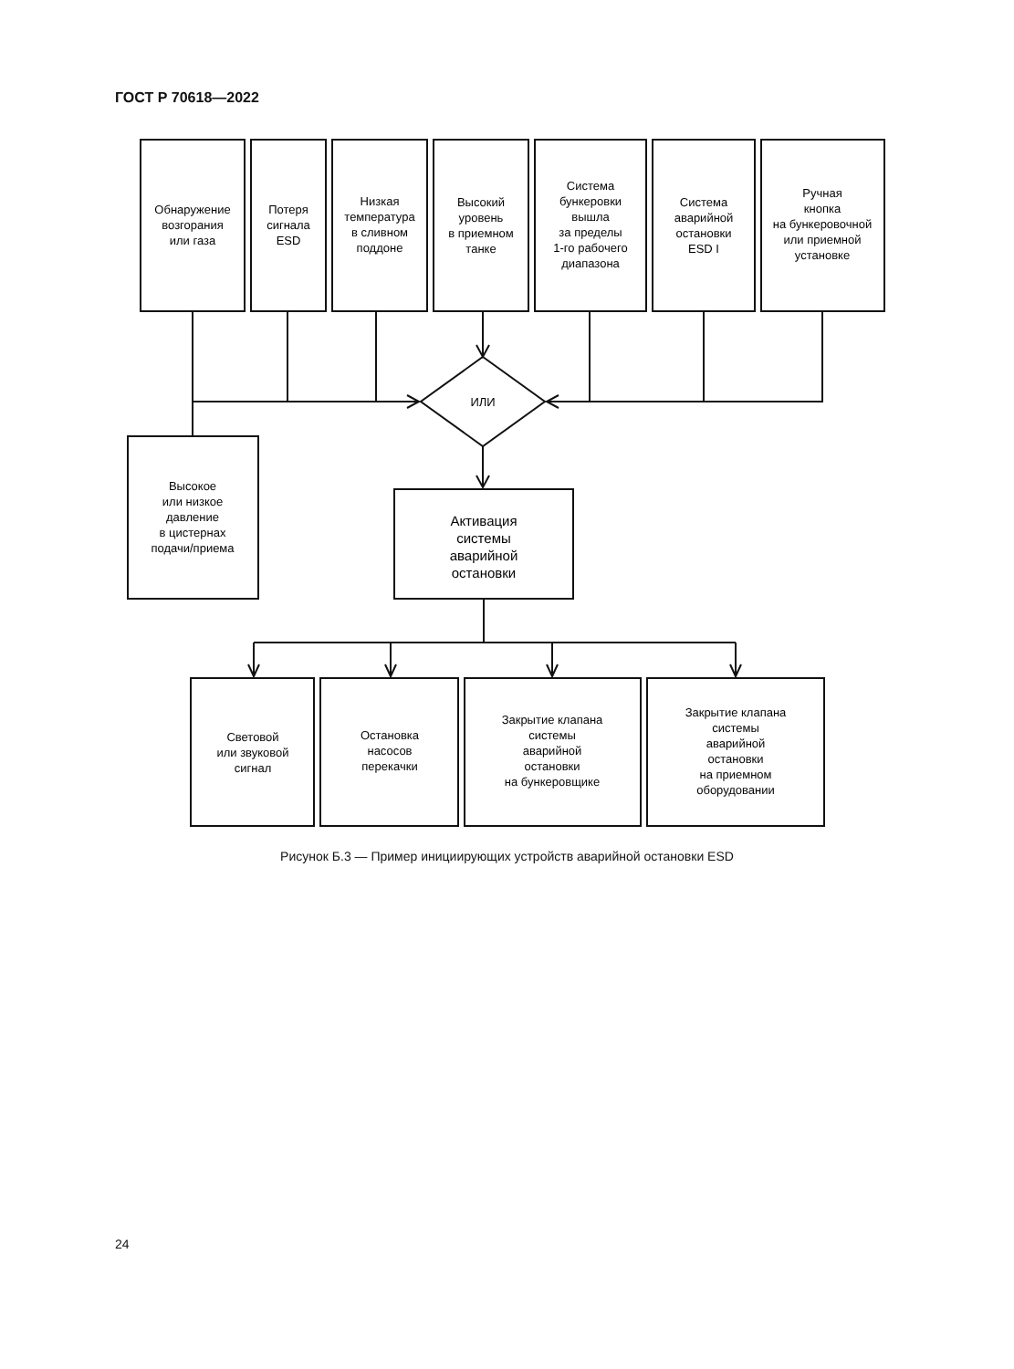ГОСТ Р 70618—2022
Обнаружение
возгорания
или газа
Потеря
сигнала
ESD
Низкая
температура
в сливном
поддоне
Высокий
уровень
в приемном
танке
Система
бункеровки
вышла
за пределы
1-го рабочего
диапазона
Система
аварийной
остановки
ESD I
Ручная
кнопка
на бункеровочной
или приемной
установке
ИЛИ
Высокое
или низкое
давление
в цистернах
подачи/приема
Активация
системы
аварийной
остановки
Световой
или звуковой
сигнал
Остановка
насосов
перекачки
Закрытие клапана
системы
аварийной
остановки
на бункеровщике
Закрытие клапана
системы
аварийной
остановки
на приемном
оборудовании
Рисунок Б.3 — Пример инициирующих устройств аварийной остановки ESD
24